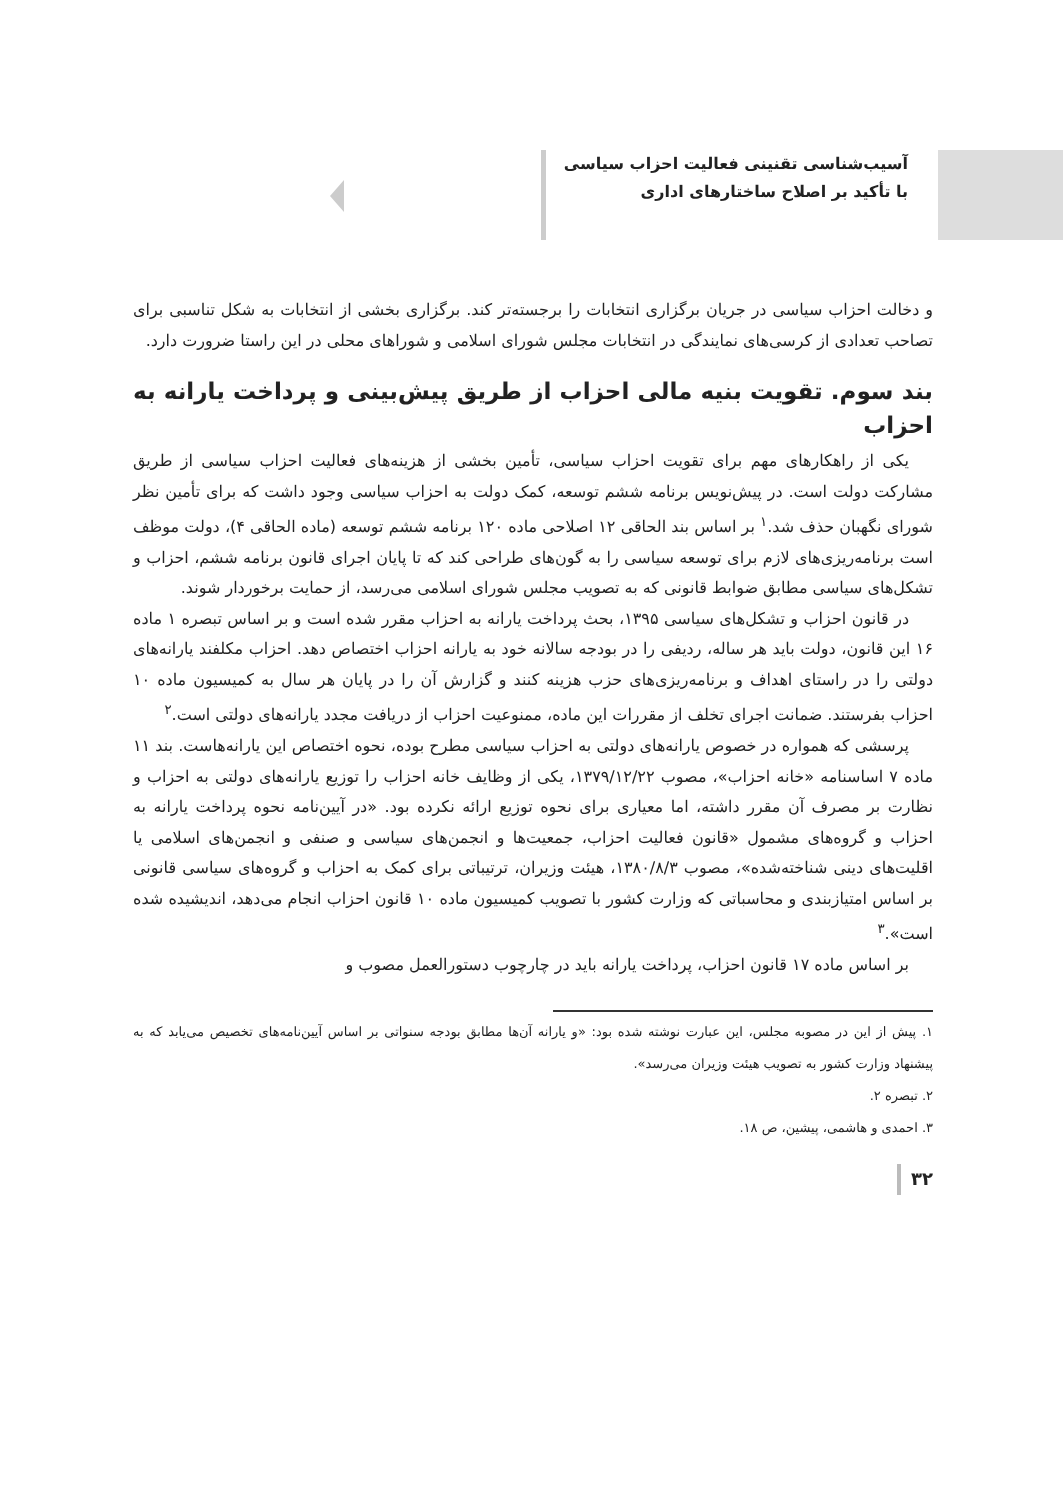آسیب‌شناسی تقنینی فعالیت احزاب سیاسی
با تأکید بر اصلاح ساختارهای اداری
و دخالت احزاب سیاسی در جریان برگزاری انتخابات را برجسته‌تر کند. برگزاری بخشی از انتخابات به شکل تناسبی برای تصاحب تعدادی از کرسی‌های نمایندگی در انتخابات مجلس شورای اسلامی و شوراهای محلی در این راستا ضرورت دارد.
بند سوم. تقویت بنیه مالی احزاب از طریق پیش‌بینی و پرداخت یارانه به احزاب
یکی از راهکارهای مهم برای تقویت احزاب سیاسی، تأمین بخشی از هزینه‌های فعالیت احزاب سیاسی از طریق مشارکت دولت است. در پیش‌نویس برنامه ششم توسعه، کمک دولت به احزاب سیاسی وجود داشت که برای تأمین نظر شورای نگهبان حذف شد.<sup>۱</sup> بر اساس بند الحاقی ۱۲ اصلاحی ماده ۱۲۰ برنامه ششم توسعه (ماده الحاقی ۴)، دولت موظف است برنامه‌ریزی‌های لازم برای توسعه سیاسی را به گون‌های طراحی کند که تا پایان اجرای قانون برنامه ششم، احزاب و تشکل‌های سیاسی مطابق ضوابط قانونی که به تصویب مجلس شورای اسلامی می‌رسد، از حمایت برخوردار شوند.
در قانون احزاب و تشکل‌های سیاسی ۱۳۹۵، بحث پرداخت یارانه به احزاب مقرر شده است و بر اساس تبصره ۱ ماده ۱۶ این قانون، دولت باید هر ساله، ردیفی را در بودجه سالانه خود به یارانه احزاب اختصاص دهد. احزاب مکلفند یارانه‌های دولتی را در راستای اهداف و برنامه‌ریزی‌های حزب هزینه کنند و گزارش آن را در پایان هر سال به کمیسیون ماده ۱۰ احزاب بفرستند. ضمانت اجرای تخلف از مقررات این ماده، ممنوعیت احزاب از دریافت مجدد یارانه‌های دولتی است.<sup>۲</sup>
پرسشی که همواره در خصوص یارانه‌های دولتی به احزاب سیاسی مطرح بوده، نحوه اختصاص این یارانه‌هاست. بند ۱۱ ماده ۷ اساسنامه «خانه احزاب»، مصوب ۱۳۷۹/۱۲/۲۲، یکی از وظایف خانه احزاب را توزیع یارانه‌های دولتی به احزاب و نظارت بر مصرف آن مقرر داشته، اما معیاری برای نحوه توزیع ارائه نکرده بود. «در آیین‌نامه نحوه پرداخت یارانه به احزاب و گروه‌های مشمول «قانون فعالیت احزاب، جمعیت‌ها و انجمن‌های سیاسی و صنفی و انجمن‌های اسلامی یا اقلیت‌های دینی شناخته‌شده»، مصوب ۱۳۸۰/۸/۳، هیئت وزیران، ترتیباتی برای کمک به احزاب و گروه‌های سیاسی قانونی بر اساس امتیازبندی و محاسباتی که وزارت کشور با تصویب کمیسیون ماده ۱۰ قانون احزاب انجام می‌دهد، اندیشیده شده است».<sup>۳</sup>
بر اساس ماده ۱۷ قانون احزاب، پرداخت یارانه باید در چارچوب دستورالعمل مصوب و
۱. پیش از این در مصوبه مجلس، این عبارت نوشته شده بود: «و یارانه آن‌ها مطابق بودجه سنواتی بر اساس آیین‌نامه‌های تخصیص می‌یابد که به پیشنهاد وزارت کشور به تصویب هیئت وزیران می‌رسد».
۲. تبصره ۲.
۳. احمدی و هاشمی، پیشین، ص ۱۸.
۳۲